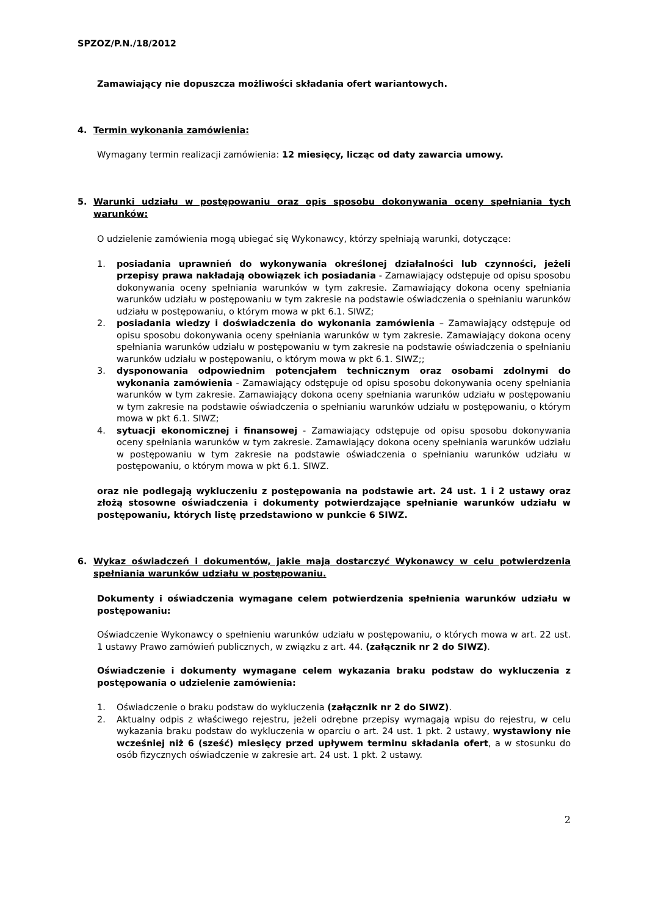SPZOZ/P.N./18/2012
Zamawiający nie dopuszcza możliwości składania ofert wariantowych.
4. Termin wykonania zamówienia:
Wymagany termin realizacji zamówienia: 12 miesięcy, licząc od daty zawarcia umowy.
5. Warunki udziału w postępowaniu oraz opis sposobu dokonywania oceny spełniania tych warunków:
O udzielenie zamówienia mogą ubiegać się Wykonawcy, którzy spełniają warunki, dotyczące:
1. posiadania uprawnień do wykonywania określonej działalności lub czynności, jeżeli przepisy prawa nakładają obowiązek ich posiadania - Zamawiający odstępuje od opisu sposobu dokonywania oceny spełniania warunków w tym zakresie. Zamawiający dokona oceny spełniania warunków udziału w postępowaniu w tym zakresie na podstawie oświadczenia o spełnianiu warunków udziału w postępowaniu, o którym mowa w pkt 6.1. SIWZ;
2. posiadania wiedzy i doświadczenia do wykonania zamówienia – Zamawiający odstępuje od opisu sposobu dokonywania oceny spełniania warunków w tym zakresie. Zamawiający dokona oceny spełniania warunków udziału w postępowaniu w tym zakresie na podstawie oświadczenia o spełnianiu warunków udziału w postępowaniu, o którym mowa w pkt 6.1. SIWZ;;
3. dysponowania odpowiednim potencjałem technicznym oraz osobami zdolnymi do wykonania zamówienia - Zamawiający odstępuje od opisu sposobu dokonywania oceny spełniania warunków w tym zakresie. Zamawiający dokona oceny spełniania warunków udziału w postępowaniu w tym zakresie na podstawie oświadczenia o spełnianiu warunków udziału w postępowaniu, o którym mowa w pkt 6.1. SIWZ;
4. sytuacji ekonomicznej i finansowej - Zamawiający odstępuje od opisu sposobu dokonywania oceny spełniania warunków w tym zakresie. Zamawiający dokona oceny spełniania warunków udziału w postępowaniu w tym zakresie na podstawie oświadczenia o spełnianiu warunków udziału w postępowaniu, o którym mowa w pkt 6.1. SIWZ.
oraz nie podlegają wykluczeniu z postępowania na podstawie art. 24 ust. 1 i 2 ustawy oraz złożą stosowne oświadczenia i dokumenty potwierdzające spełnianie warunków udziału w postępowaniu, których listę przedstawiono w punkcie 6 SIWZ.
6. Wykaz oświadczeń i dokumentów, jakie mają dostarczyć Wykonawcy w celu potwierdzenia spełniania warunków udziału w postępowaniu.
Dokumenty i oświadczenia wymagane celem potwierdzenia spełnienia warunków udziału w postępowaniu:
Oświadczenie Wykonawcy o spełnieniu warunków udziału w postępowaniu, o których mowa w art. 22 ust. 1 ustawy Prawo zamówień publicznych, w związku z art. 44. (załącznik nr 2 do SIWZ).
Oświadczenie i dokumenty wymagane celem wykazania braku podstaw do wykluczenia z postępowania o udzielenie zamówienia:
1. Oświadczenie o braku podstaw do wykluczenia (załącznik nr 2 do SIWZ).
2. Aktualny odpis z właściwego rejestru, jeżeli odrębne przepisy wymagają wpisu do rejestru, w celu wykazania braku podstaw do wykluczenia w oparciu o art. 24 ust. 1 pkt. 2 ustawy, wystawiony nie wcześniej niż 6 (sześć) miesięcy przed upływem terminu składania ofert, a w stosunku do osób fizycznych oświadczenie w zakresie art. 24 ust. 1 pkt. 2 ustawy.
2